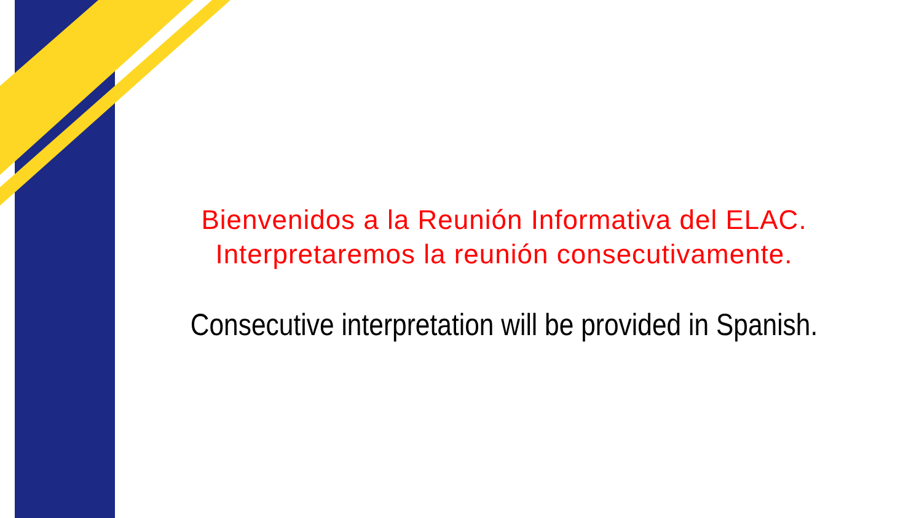Bienvenidos a la Reunión Informativa del ELAC.
Interpretaremos la reunión consecutivamente.
Consecutive interpretation will be provided in Spanish.